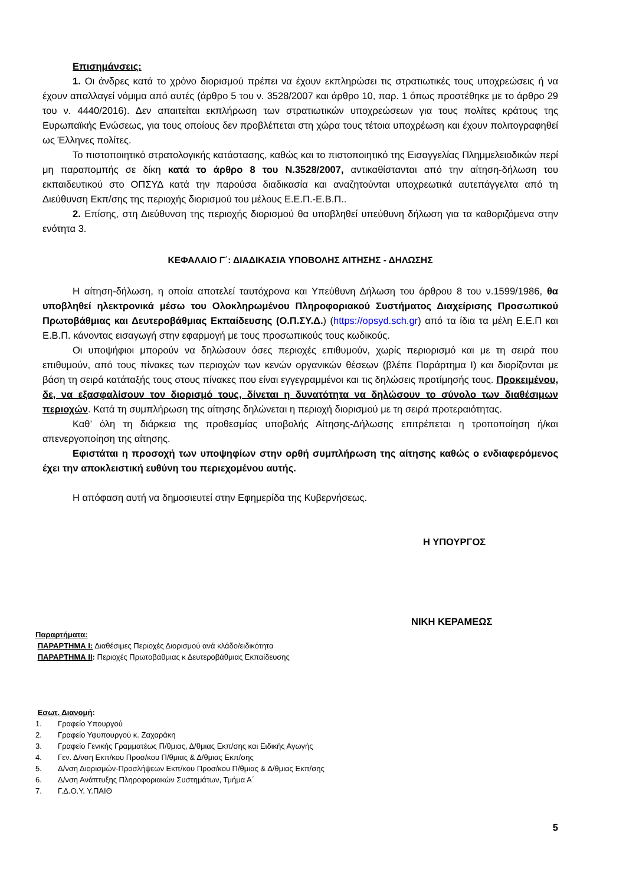Επισημάνσεις:
1. Οι άνδρες κατά το χρόνο διορισμού πρέπει να έχουν εκπληρώσει τις στρατιωτικές τους υποχρεώσεις ή να έχουν απαλλαγεί νόμιμα από αυτές (άρθρο 5 του ν. 3528/2007 και άρθρο 10, παρ. 1 όπως προστέθηκε με το άρθρο 29 του ν. 4440/2016). Δεν απαιτείται εκπλήρωση των στρατιωτικών υποχρεώσεων για τους πολίτες κράτους της Ευρωπαϊκής Ενώσεως, για τους οποίους δεν προβλέπεται στη χώρα τους τέτοια υποχρέωση και έχουν πολιτογραφηθεί ως Έλληνες πολίτες.
Το πιστοποιητικό στρατολογικής κατάστασης, καθώς και το πιστοποιητικό της Εισαγγελίας Πλημμελειοδικών περί μη παραπομπής σε δίκη κατά το άρθρο 8 του Ν.3528/2007, αντικαθίστανται από την αίτηση-δήλωση του εκπαιδευτικού στο ΟΠΣΥΔ κατά την παρούσα διαδικασία και αναζητούνται υποχρεωτικά αυτεπάγγελτα από τη Διεύθυνση Εκπ/σης της περιοχής διορισμού του μέλους Ε.Ε.Π.-Ε.Β.Π..
2. Επίσης, στη Διεύθυνση της περιοχής διορισμού θα υποβληθεί υπεύθυνη δήλωση για τα καθοριζόμενα στην ενότητα 3.
ΚΕΦΑΛΑΙΟ Γ΄: ΔΙΑΔΙΚΑΣΙΑ ΥΠΟΒΟΛΗΣ ΑΙΤΗΣΗΣ - ΔΗΛΩΣΗΣ
Η αίτηση-δήλωση, η οποία αποτελεί ταυτόχρονα και Υπεύθυνη Δήλωση του άρθρου 8 του ν.1599/1986, θα υποβληθεί ηλεκτρονικά μέσω του Ολοκληρωμένου Πληροφοριακού Συστήματος Διαχείρισης Προσωπικού Πρωτοβάθμιας και Δευτεροβάθμιας Εκπαίδευσης (Ο.Π.ΣΥ.Δ.) (https://opsyd.sch.gr) από τα ίδια τα μέλη Ε.Ε.Π και Ε.Β.Π. κάνοντας εισαγωγή στην εφαρμογή με τους προσωπικούς τους κωδικούς.
Οι υποψήφιοι μπορούν να δηλώσουν όσες περιοχές επιθυμούν, χωρίς περιορισμό και με τη σειρά που επιθυμούν, από τους πίνακες των περιοχών των κενών οργανικών θέσεων (βλέπε Παράρτημα Ι) και διορίζονται με βάση τη σειρά κατάταξής τους στους πίνακες που είναι εγγεγραμμένοι και τις δηλώσεις προτίμησής τους. Προκειμένου, δε, να εξασφαλίσουν τον διορισμό τους, δίνεται η δυνατότητα να δηλώσουν το σύνολο των διαθέσιμων περιοχών. Κατά τη συμπλήρωση της αίτησης δηλώνεται η περιοχή διορισμού με τη σειρά προτεραιότητας.
Καθ’ όλη τη διάρκεια της προθεσμίας υποβολής Αίτησης-Δήλωσης επιτρέπεται η τροποποίηση ή/και απενεργοποίηση της αίτησης.
Εφιστάται η προσοχή των υποψηφίων στην ορθή συμπλήρωση της αίτησης καθώς ο ενδιαφερόμενος έχει την αποκλειστική ευθύνη του περιεχομένου αυτής.
Η απόφαση αυτή να δημοσιευτεί στην Εφημερίδα της Κυβερνήσεως.
Η ΥΠΟΥΡΓΟΣ
ΝΙΚΗ ΚΕΡΑΜΕΩΣ
Παραρτήματα:
ΠΑΡΑΡΤΗΜΑ Ι: Διαθέσιμες Περιοχές Διορισμού ανά κλάδο/ειδικότητα
ΠΑΡΑΡΤΗΜΑ ΙΙ: Περιοχές Πρωτοβάθμιας κ Δευτεροβάθμιας Εκπαίδευσης
Εσωτ. Διανομή:
1. Γραφείο Υπουργού
2. Γραφείο Υφυπουργού κ. Ζαχαράκη
3. Γραφείο Γενικής Γραμματέως Π/θμιας, Δ/θμιας Εκπ/σης και Ειδικής Αγωγής
4. Γεν. Δ/νση Εκπ/κου Προσ/κου Π/θμιας & Δ/θμιας Εκπ/σης
5. Δ/νση Διορισμών-Προσλήψεων Εκπ/κου Προσ/κου Π/θμιας & Δ/θμιας Εκπ/σης
6. Δ/νση Ανάπτυξης Πληροφοριακών Συστημάτων, Τμήμα Α΄
7. Γ.Δ.Ο.Υ. Υ.ΠΑΙΘ
5